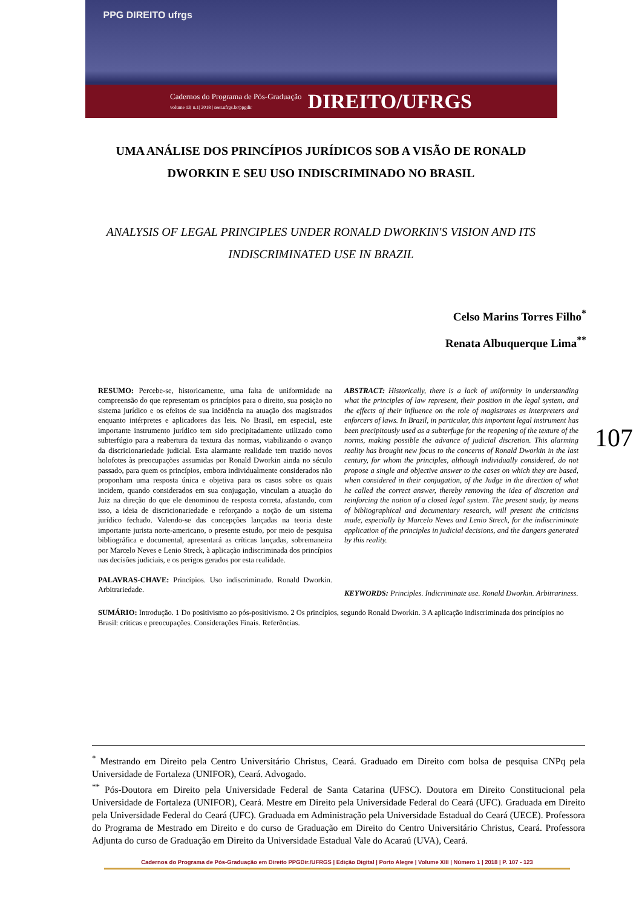PPG DIREITO ufrgs
Cadernos do Programa de Pós-Graduação
volume 13| n.1| 2018 | seer.ufrgs.br/ppgdir DIREITO/UFRGS
UMA ANÁLISE DOS PRINCÍPIOS JURÍDICOS SOB A VISÃO DE RONALD DWORKIN E SEU USO INDISCRIMINADO NO BRASIL
ANALYSIS OF LEGAL PRINCIPLES UNDER RONALD DWORKIN'S VISION AND ITS INDISCRIMINATED USE IN BRAZIL
Celso Marins Torres Filho<sup>*</sup>
Renata Albuquerque Lima<sup>**</sup>
RESUMO: Percebe-se, historicamente, uma falta de uniformidade na compreensão do que representam os princípios para o direito, sua posição no sistema jurídico e os efeitos de sua incidência na atuação dos magistrados enquanto intérpretes e aplicadores das leis. No Brasil, em especial, este importante instrumento jurídico tem sido precipitadamente utilizado como subterfúgio para a reabertura da textura das normas, viabilizando o avanço da discricionariedade judicial. Esta alarmante realidade tem trazido novos holofotes às preocupações assumidas por Ronald Dworkin ainda no século passado, para quem os princípios, embora individualmente considerados não proponham uma resposta única e objetiva para os casos sobre os quais incidem, quando considerados em sua conjugação, vinculam a atuação do Juiz na direção do que ele denominou de resposta correta, afastando, com isso, a ideia de discricionariedade e reforçando a noção de um sistema jurídico fechado. Valendo-se das concepções lançadas na teoria deste importante jurista norte-americano, o presente estudo, por meio de pesquisa bibliográfica e documental, apresentará as críticas lançadas, sobremaneira por Marcelo Neves e Lenio Streck, à aplicação indiscriminada dos princípios nas decisões judiciais, e os perigos gerados por esta realidade.
PALAVRAS-CHAVE: Princípios. Uso indiscriminado. Ronald Dworkin. Arbitrariedade.
ABSTRACT: Historically, there is a lack of uniformity in understanding what the principles of law represent, their position in the legal system, and the effects of their influence on the role of magistrates as interpreters and enforcers of laws. In Brazil, in particular, this important legal instrument has been precipitously used as a subterfuge for the reopening of the texture of the norms, making possible the advance of judicial discretion. This alarming reality has brought new focus to the concerns of Ronald Dworkin in the last century, for whom the principles, although individually considered, do not propose a single and objective answer to the cases on which they are based, when considered in their conjugation, of the Judge in the direction of what he called the correct answer, thereby removing the idea of discretion and reinforcing the notion of a closed legal system. The present study, by means of bibliographical and documentary research, will present the criticisms made, especially by Marcelo Neves and Lenio Streck, for the indiscriminate application of the principles in judicial decisions, and the dangers generated by this reality.
KEYWORDS: Principles. Indicriminate use. Ronald Dworkin. Arbitrariness.
SUMÁRIO: Introdução. 1 Do positivismo ao pós-positivismo. 2 Os princípios, segundo Ronald Dworkin. 3 A aplicação indiscriminada dos princípios no Brasil: críticas e preocupações. Considerações Finais. Referências.
107
<sup>*</sup> Mestrando em Direito pela Centro Universitário Christus, Ceará. Graduado em Direito com bolsa de pesquisa CNPq pela Universidade de Fortaleza (UNIFOR), Ceará. Advogado.
<sup>**</sup> Pós-Doutora em Direito pela Universidade Federal de Santa Catarina (UFSC). Doutora em Direito Constitucional pela Universidade de Fortaleza (UNIFOR), Ceará. Mestre em Direito pela Universidade Federal do Ceará (UFC). Graduada em Direito pela Universidade Federal do Ceará (UFC). Graduada em Administração pela Universidade Estadual do Ceará (UECE). Professora do Programa de Mestrado em Direito e do curso de Graduação em Direito do Centro Universitário Christus, Ceará. Professora Adjunta do curso de Graduação em Direito da Universidade Estadual Vale do Acaraú (UVA), Ceará.
Cadernos do Programa de Pós-Graduação em Direito PPGDir./UFRGS | Edição Digital | Porto Alegre | Volume XIII | Número 1 | 2018 | P. 107 - 123